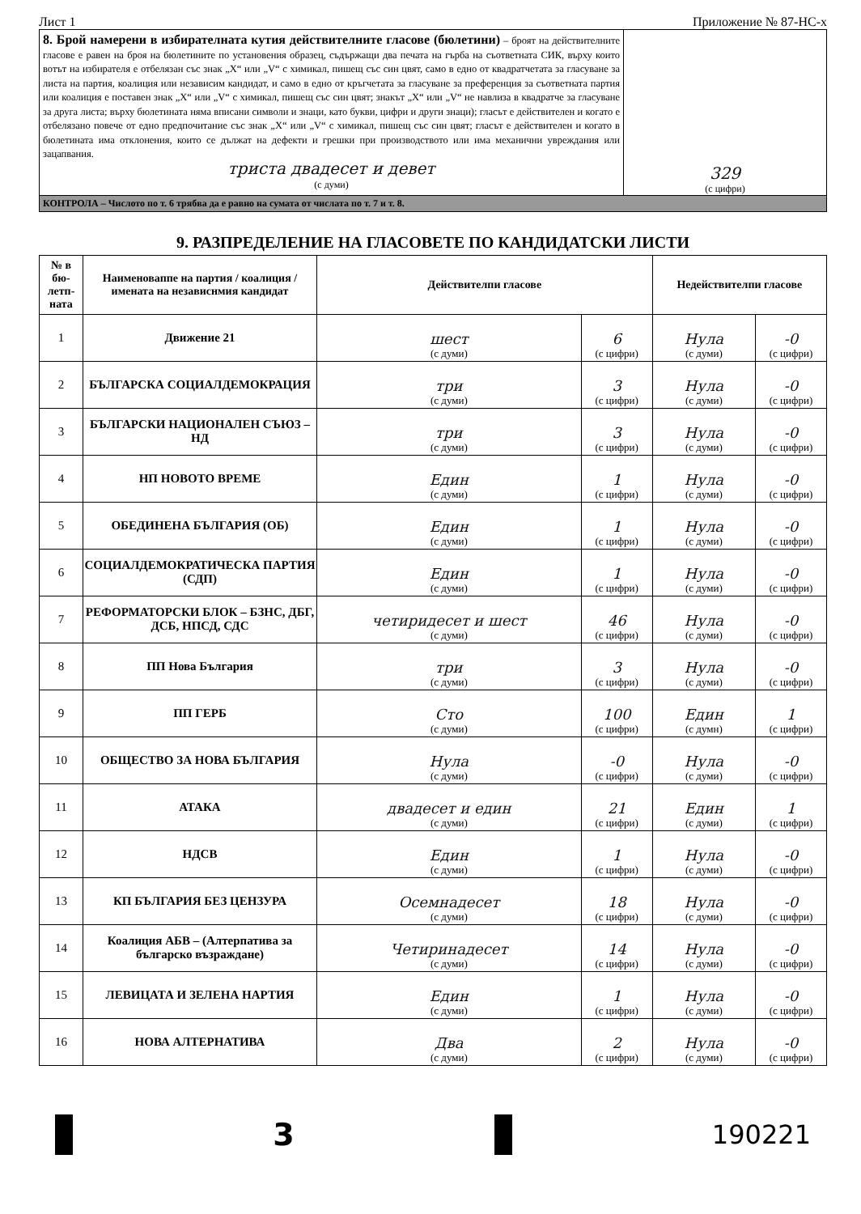Лист 1 Приложение № 87-НС-х
8. Брой намерени в избирателната кутия действителните гласове (бюлетини) – броят на действителните гласове е равен на броя на бюлетините по установения образец, съдържащи два печата на гърба на съответната СИК, върху които вотът на избирателя е отбелязан със знак „X“ или „V“ с химикал, пишещ със син цвят, само в едно от квадратчетата за гласуване за листа на партия, коалиция или независим кандидат, и само в едно от кръгчетата за гласуване за преференция за съответната партия или коалиция е поставен знак „X“ или „V“ с химикал, пишещ със син цвят; знакът „X“ или „V“ не навлиза в квадратче за гласуване за друга листа; върху бюлетината няма вписани символи и знаци, като букви, цифри и други знаци); гласът е действителен и когато е отбелязано повече от едно предпочитание със знак „X“ или „V“ с химикал, пишещ със син цвят; гласът е действителен и когато в бюлетината има отклонения, които се дължат на дефекти и грешки при производството или има механични увреждания или зацапвания.
триста двадесет и девет
(с думи)
329
(с цифри)
КОНТРОЛА – Числото по т. 6 трябва да е равно на сумата от числата по т. 7 и т. 8.
9. РАЗПРЕДЕЛЕНИЕ НА ГЛАСОВЕТЕ ПО КАНДИДАТСКИ ЛИСТИ
| № в бю-летп-ната | Наименоваппе на партия / коалиция / имената на независнмия кандидат | Действителпи гласове | | Недействителпи гласове | |
| --- | --- | --- | --- | --- | --- |
| 1 | Движение 21 | шест (с думи) | 6 (с цифри) | Нула (с думи) | -0 (с цифри) |
| 2 | БЪЛГАРСКА СОЦИАЛДЕМОКРАЦИЯ | три (с думи) | 3 (с цифри) | Нула (с думи) | -0 (с цифри) |
| 3 | БЪЛГАРСКИ НАЦИОНАЛЕН СЪЮЗ – НД | три (с думи) | 3 (с цифри) | Нула (с думи) | -0 (с цифри) |
| 4 | НП НОВОТО ВРЕМЕ | Един (с думи) | 1 (с цифри) | Нула (с думи) | -0 (с цифри) |
| 5 | ОБЕДИНЕНА БЪЛГАРИЯ (ОБ) | Един (с думи) | 1 (с цифри) | Нула (с думи) | -0 (с цифри) |
| 6 | СОЦИАЛДЕМОКРАТИЧЕСКА ПАРТИЯ (СДП) | Един (с думи) | 1 (с цнфри) | Нула (с думи) | -0 (с цифри) |
| 7 | РЕФОРМАТОРСКИ БЛОК – БЗНС, ДБГ, ДСБ, НПСД, СДС | четиридесет и шест (с думи) | 46 (с цифри) | Нула (с думи) | -0 (с цифри) |
| 8 | ПП Нова България | три (с думи) | 3 (с цифри) | Нула (с думи) | -0 (с цифри) |
| 9 | ПП ГЕРБ | Сто (с думи) | 100 (с цифри) | Един (с думн) | 1 (с цифри) |
| 10 | ОБЩЕСТВО ЗА НОВА БЪЛГАРИЯ | Нула (с думи) | -0 (с цифри) | Нула (с думи) | -0 (с цифри) |
| 11 | АТАКА | двадесет и един (с думи) | 21 (с цифри) | Един (с думи) | 1 (с цифри) |
| 12 | НДСВ | Един (с думи) | 1 (с цифри) | Нула (с думи) | -0 (с цифри) |
| 13 | КП БЪЛГАРИЯ БЕЗ ЦЕНЗУРА | Осемнадесет (с думи) | 18 (с цифри) | Нула (с думи) | -0 (с цифри) |
| 14 | Коалиция АБВ – (Алтерпатива за българско възраждане) | Четиринадесет (с думи) | 14 (с цифри) | Нула (с думи) | -0 (с цифри) |
| 15 | ЛЕВИЦАТА И ЗЕЛЕНА НАРТИЯ | Един (с думи) | 1 (с цифри) | Нула (с думи) | -0 (с цифри) |
| 16 | НОВА АЛТЕРНАТИВА | Два (с думи) | 2 (с цифри) | Нула (с думи) | -0 (с цифри) |
3
190221